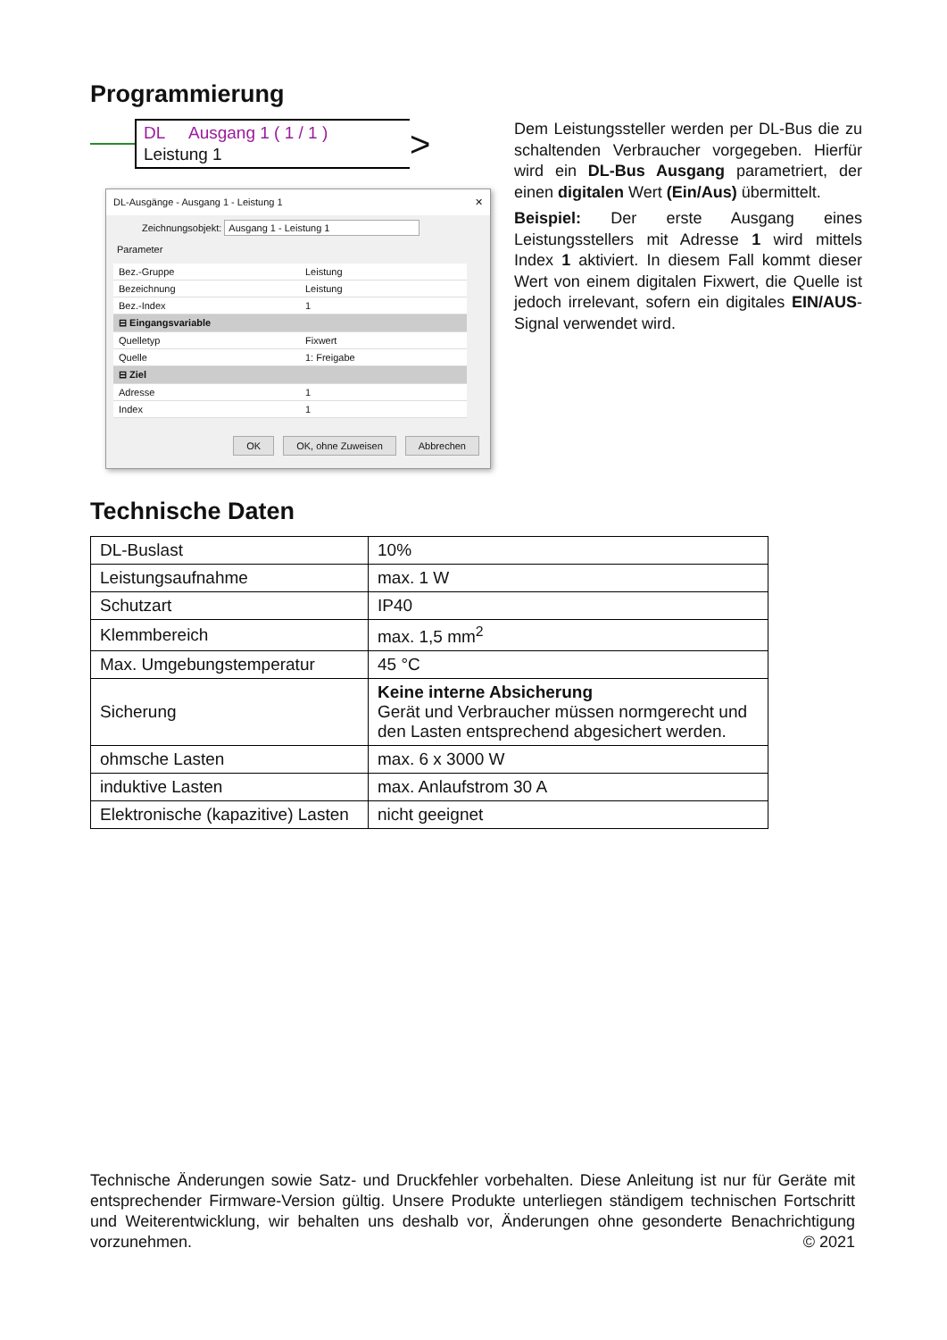Programmierung
DL Ausgang 1 ( 1 / 1 )
Leistung 1
>
DL-Ausgänge - Ausgang 1 - Leistung 1 ✕
Zeichnungsobjekt: Ausgang 1 - Leistung 1
Parameter
| Bez.-Gruppe | Leistung |
| Bezeichnung | Leistung |
| Bez.-Index | 1 |
| ⊟ Eingangsvariable | |
| Quelletyp | Fixwert |
| Quelle | 1: Freigabe |
| ⊟ Ziel | |
| Adresse | 1 |
| Index | 1 |
OK OK, ohne Zuweisen Abbrechen
Dem Leistungssteller werden per DL-Bus die zu schaltenden Verbraucher vorgegeben. Hierfür wird ein DL-Bus Ausgang parametriert, der einen digitalen Wert (Ein/Aus) übermittelt.
Beispiel: Der erste Ausgang eines Leistungsstellers mit Adresse 1 wird mittels Index 1 aktiviert. In diesem Fall kommt dieser Wert von einem digitalen Fixwert, die Quelle ist jedoch irrelevant, sofern ein digitales EIN/AUS-Signal verwendet wird.
Technische Daten
| DL-Buslast | 10% |
| Leistungsaufnahme | max. 1 W |
| Schutzart | IP40 |
| Klemmbereich | max. 1,5 mm<sup>2</sup> |
| Max. Umgebungstemperatur | 45 °C |
| Sicherung | Keine interne Absicherung Gerät und Verbraucher müssen normgerecht und den Lasten entsprechend abgesichert werden. |
| ohmsche Lasten | max. 6 x 3000 W |
| induktive Lasten | max. Anlaufstrom 30 A |
| Elektronische (kapazitive) Lasten | nicht geeignet |
Technische Änderungen sowie Satz- und Druckfehler vorbehalten. Diese Anleitung ist nur für Geräte mit entsprechender Firmware-Version gültig. Unsere Produkte unterliegen ständigem technischen Fortschritt und Weiterentwicklung, wir behalten uns deshalb vor, Änderungen ohne gesonderte Benachrichtigung vorzunehmen. © 2021